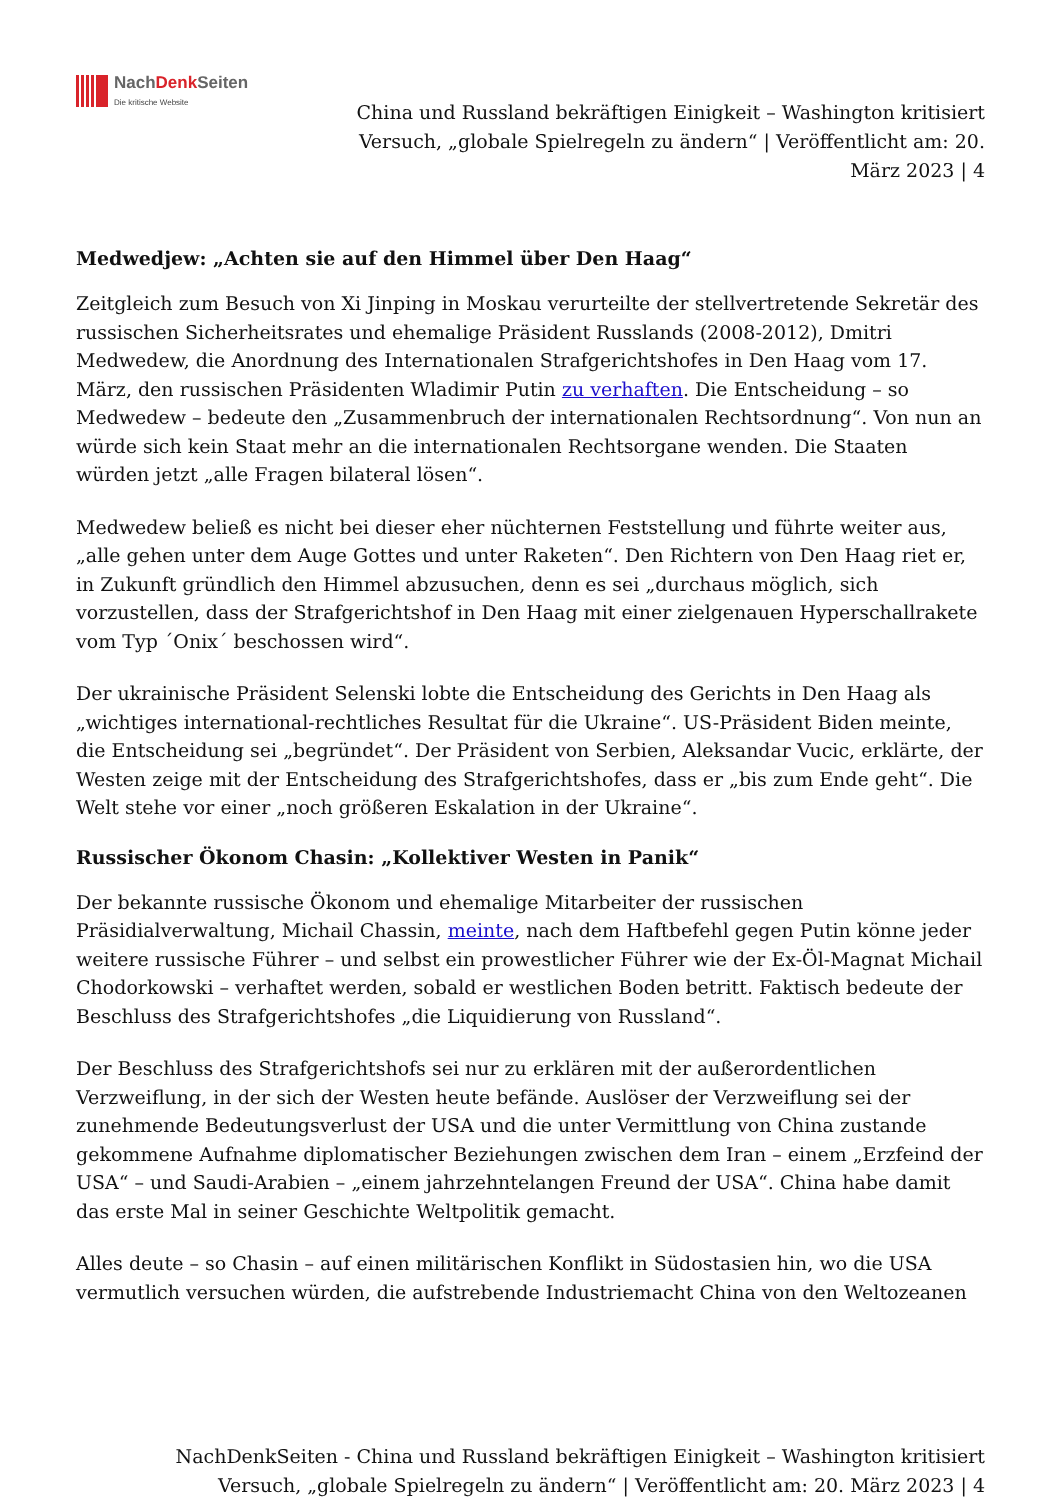NachDenk Seiten
Die kritische Website
China und Russland bekräftigen Einigkeit – Washington kritisiert Versuch, „globale Spielregeln zu ändern“ | Veröffentlicht am: 20. März 2023 | 4
Medwedjew: „Achten sie auf den Himmel über Den Haag“
Zeitgleich zum Besuch von Xi Jinping in Moskau verurteilte der stellvertretende Sekretär des russischen Sicherheitsrates und ehemalige Präsident Russlands (2008-2012), Dmitri Medwedew, die Anordnung des Internationalen Strafgerichtshofes in Den Haag vom 17. März, den russischen Präsidenten Wladimir Putin zu verhaften. Die Entscheidung – so Medwedew – bedeute den „Zusammenbruch der internationalen Rechtsordnung“. Von nun an würde sich kein Staat mehr an die internationalen Rechtsorgane wenden. Die Staaten würden jetzt „alle Fragen bilateral lösen“.
Medwedew beließ es nicht bei dieser eher nüchternen Feststellung und führte weiter aus, „alle gehen unter dem Auge Gottes und unter Raketen“. Den Richtern von Den Haag riet er, in Zukunft gründlich den Himmel abzusuchen, denn es sei „durchaus möglich, sich vorzustellen, dass der Strafgerichtshof in Den Haag mit einer zielgenauen Hyperschallrakete vom Typ ´Onix´ beschossen wird“.
Der ukrainische Präsident Selenski lobte die Entscheidung des Gerichts in Den Haag als „wichtiges international-rechtliches Resultat für die Ukraine“. US-Präsident Biden meinte, die Entscheidung sei „begründet“. Der Präsident von Serbien, Aleksandar Vucic, erklärte, der Westen zeige mit der Entscheidung des Strafgerichtshofes, dass er „bis zum Ende geht“. Die Welt stehe vor einer „noch größeren Eskalation in der Ukraine“.
Russischer Ökonom Chasin: „Kollektiver Westen in Panik“
Der bekannte russische Ökonom und ehemalige Mitarbeiter der russischen Präsidialverwaltung, Michail Chassin, meinte, nach dem Haftbefehl gegen Putin könne jeder weitere russische Führer – und selbst ein prowestlicher Führer wie der Ex-Öl-Magnat Michail Chodorkowski – verhaftet werden, sobald er westlichen Boden betritt. Faktisch bedeute der Beschluss des Strafgerichtshofes „die Liquidierung von Russland“.
Der Beschluss des Strafgerichtshofs sei nur zu erklären mit der außerordentlichen Verzweiflung, in der sich der Westen heute befände. Auslöser der Verzweiflung sei der zunehmende Bedeutungsverlust der USA und die unter Vermittlung von China zustande gekommene Aufnahme diplomatischer Beziehungen zwischen dem Iran – einem „Erzfeind der USA“ – und Saudi-Arabien – „einem jahrzehntelangen Freund der USA“. China habe damit das erste Mal in seiner Geschichte Weltpolitik gemacht.
Alles deute – so Chasin – auf einen militärischen Konflikt in Südostasien hin, wo die USA vermutlich versuchen würden, die aufstrebende Industriemacht China von den Weltozeanen
NachDenkSeiten - China und Russland bekräftigen Einigkeit – Washington kritisiert Versuch, „globale Spielregeln zu ändern“ | Veröffentlicht am: 20. März 2023 | 4